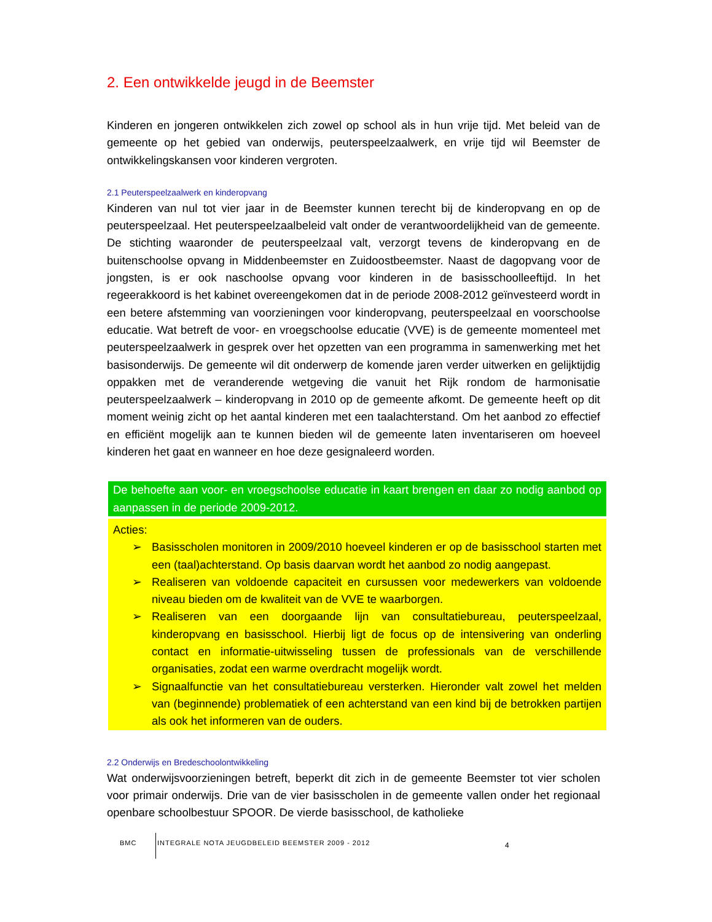2. Een ontwikkelde jeugd in de Beemster
Kinderen en jongeren ontwikkelen zich zowel op school als in hun vrije tijd. Met beleid van de gemeente op het gebied van onderwijs, peuterspeelzaalwerk, en vrije tijd wil Beemster de ontwikkelingskansen voor kinderen vergroten.
2.1 Peuterspeelzaalwerk en kinderopvang
Kinderen van nul tot vier jaar in de Beemster kunnen terecht bij de kinderopvang en op de peuterspeelzaal. Het peuterspeelzaalbeleid valt onder de verantwoordelijkheid van de gemeente. De stichting waaronder de peuterspeelzaal valt, verzorgt tevens de kinderopvang en de buitenschoolse opvang in Middenbeemster en Zuidoostbeemster. Naast de dagopvang voor de jongsten, is er ook naschoolse opvang voor kinderen in de basisschoolleeftijd. In het regeerakkoord is het kabinet overeengekomen dat in de periode 2008-2012 geïnvesteerd wordt in een betere afstemming van voorzieningen voor kinderopvang, peuterspeelzaal en voorschoolse educatie. Wat betreft de voor- en vroegschoolse educatie (VVE) is de gemeente momenteel met peuterspeelzaalwerk in gesprek over het opzetten van een programma in samenwerking met het basisonderwijs. De gemeente wil dit onderwerp de komende jaren verder uitwerken en gelijktijdig oppakken met de veranderende wetgeving die vanuit het Rijk rondom de harmonisatie peuterspeelzaalwerk – kinderopvang in 2010 op de gemeente afkomt. De gemeente heeft op dit moment weinig zicht op het aantal kinderen met een taalachterstand. Om het aanbod zo effectief en efficiënt mogelijk aan te kunnen bieden wil de gemeente laten inventariseren om hoeveel kinderen het gaat en wanneer en hoe deze gesignaleerd worden.
De behoefte aan voor- en vroegschoolse educatie in kaart brengen en daar zo nodig aanbod op aanpassen in de periode 2009-2012.
Acties:
➢ Basisscholen monitoren in 2009/2010 hoeveel kinderen er op de basisschool starten met een (taal)achterstand. Op basis daarvan wordt het aanbod zo nodig aangepast.
➢ Realiseren van voldoende capaciteit en cursussen voor medewerkers van voldoende niveau bieden om de kwaliteit van de VVE te waarborgen.
➢ Realiseren van een doorgaande lijn van consultatiebureau, peuterspeelzaal, kinderopvang en basisschool. Hierbij ligt de focus op de intensivering van onderling contact en informatie-uitwisseling tussen de professionals van de verschillende organisaties, zodat een warme overdracht mogelijk wordt.
➢ Signaalfunctie van het consultatiebureau versterken. Hieronder valt zowel het melden van (beginnende) problematiek of een achterstand van een kind bij de betrokken partijen als ook het informeren van de ouders.
2.2 Onderwijs en Bredeschoolontwikkeling
Wat onderwijsvoorzieningen betreft, beperkt dit zich in de gemeente Beemster tot vier scholen voor primair onderwijs. Drie van de vier basisscholen in de gemeente vallen onder het regionaal openbare schoolbestuur SPOOR. De vierde basisschool, de katholieke
BMC INTEGRALE NOTA JEUGDBELEID BEEMSTER 2009 - 2012
4